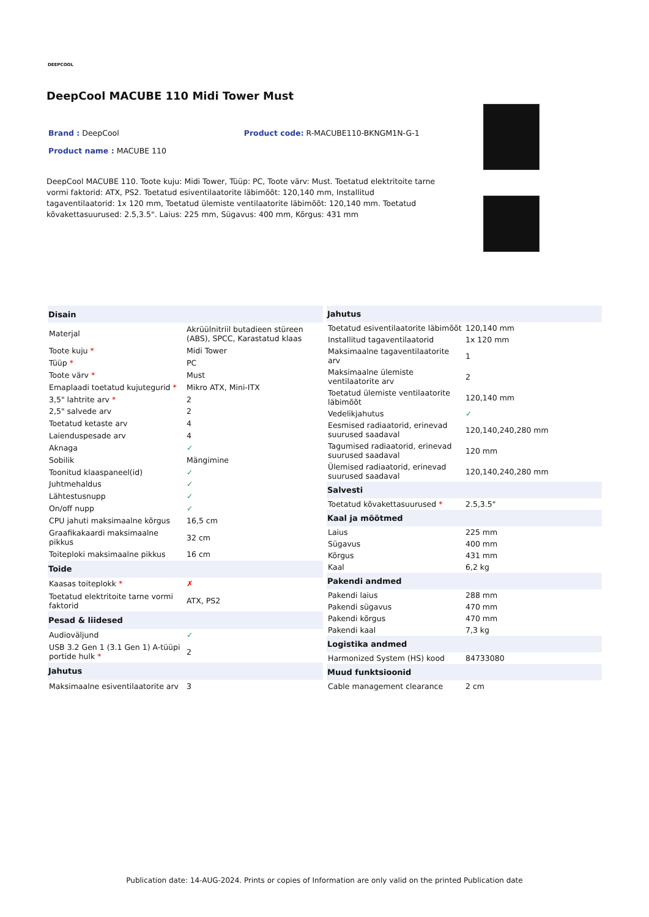DEEPCOOL
DeepCool MACUBE 110 Midi Tower Must
Brand : DeepCool Product code: R-MACUBE110-BKNGM1N-G-1
Product name : MACUBE 110
DeepCool MACUBE 110. Toote kuju: Midi Tower, Tüüp: PC, Toote värv: Must. Toetatud elektritoite tarne vormi faktorid: ATX, PS2. Toetatud esiventilaatorite läbimõõt: 120,140 mm, Installitud tagaventilaatorid: 1x 120 mm, Toetatud ülemiste ventilaatorite läbimõõt: 120,140 mm. Toetatud kõvakettasuurused: 2.5,3.5". Laius: 225 mm, Sügavus: 400 mm, Kõrgus: 431 mm
| Disain | |
| --- | --- |
| Materjal | Akrüülnitriil butadieen stüreen (ABS), SPCC, Karastatud klaas |
| Toote kuju * | Midi Tower |
| Tüüp * | PC |
| Toote värv * | Must |
| Emaplaadi toetatud kujutegurid * | Mikro ATX, Mini-ITX |
| 3,5" lahtrite arv * | 2 |
| 2,5" salvede arv | 2 |
| Toetatud ketaste arv | 4 |
| Laienduspesade arv | 4 |
| Aknaga | ✓ |
| Sobilik | Mängimine |
| Toonitud klaaspaneel(id) | ✓ |
| Juhtmehaldus | ✓ |
| Lähtestusnupp | ✓ |
| On/off nupp | ✓ |
| CPU jahuti maksimaalne kõrgus | 16,5 cm |
| Graafikakaardi maksimaalne pikkus | 32 cm |
| Toiteploki maksimaalne pikkus | 16 cm |
| Toide | |
| Kaasas toiteplokk * | ✗ |
| Toetatud elektritoite tarne vormi faktorid | ATX, PS2 |
| Pesad & liidesed | |
| Audioväljund | ✓ |
| USB 3.2 Gen 1 (3.1 Gen 1) A-tüüpi portide hulk * | 2 |
| Jahutus | |
| Maksimaalne esiventilaatorite arv | 3 |
| Jahutus | |
| --- | --- |
| Toetatud esiventilaatorite läbimõõt | 120,140 mm |
| Installitud tagaventilaatorid | 1x 120 mm |
| Maksimaalne tagaventilaatorite arv | 1 |
| Maksimaalne ülemiste ventilaatorite arv | 2 |
| Toetatud ülemiste ventilaatorite läbimõõt | 120,140 mm |
| Vedelikjahutus | ✓ |
| Eesmised radiaatorid, erinevad suurused saadaval | 120,140,240,280 mm |
| Tagumised radiaatorid, erinevad suurused saadaval | 120 mm |
| Ülemised radiaatorid, erinevad suurused saadaval | 120,140,240,280 mm |
| Salvesti | |
| Toetatud kõvakettasuurused * | 2.5,3.5" |
| Kaal ja mõõtmed | |
| Laius | 225 mm |
| Sügavus | 400 mm |
| Kõrgus | 431 mm |
| Kaal | 6,2 kg |
| Pakendi andmed | |
| Pakendi laius | 288 mm |
| Pakendi sügavus | 470 mm |
| Pakendi kõrgus | 470 mm |
| Pakendi kaal | 7,3 kg |
| Logistika andmed | |
| Harmonized System (HS) kood | 84733080 |
| Muud funktsioonid | |
| Cable management clearance | 2 cm |
Publication date: 14-AUG-2024. Prints or copies of Information are only valid on the printed Publication date